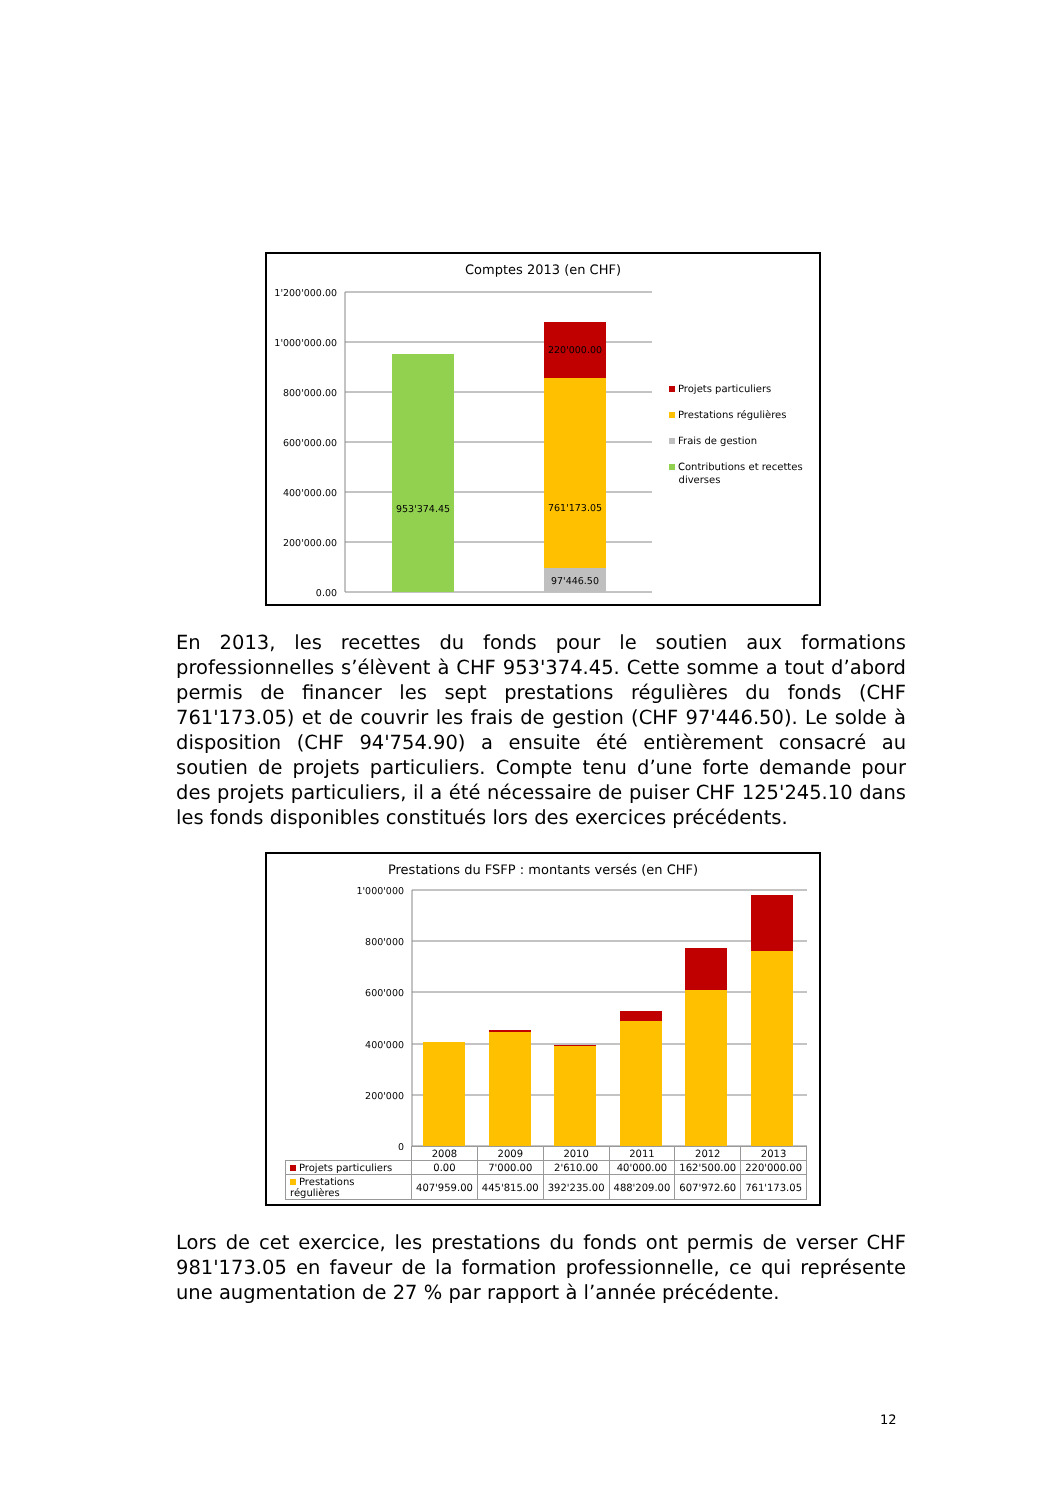Comptes 2013 (en CHF)
0.00
200'000.00
400'000.00
600'000.00
800'000.00
1'000'000.00
1'200'000.00
953'374.45
761'173.05
97'446.50
220'000.00
Projets particuliers
Prestations régulières
Frais de gestion
Contributions et recettes
diverses
En 2013, les recettes du fonds pour le soutien aux formations professionnelles s’élèvent à CHF 953'374.45. Cette somme a tout d’abord permis de financer les sept prestations régulières du fonds (CHF 761'173.05) et de couvrir les frais de gestion (CHF 97'446.50). Le solde à disposition (CHF 94'754.90) a ensuite été entièrement consacré au soutien de projets particuliers. Compte tenu d’une forte demande pour des projets particuliers, il a été nécessaire de puiser CHF 125'245.10 dans les fonds disponibles constitués lors des exercices précédents.
Prestations du FSFP : montants versés (en CHF)
1'000'000
800'000
600'000
400'000
200'000
0
| | 2008 | 2009 | 2010 | 2011 | 2012 | 2013 |
| Projets particuliers | 0.00 | 7'000.00 | 2'610.00 | 40'000.00 | 162'500.00 | 220'000.00 |
| Prestations régulières | 407'959.00 | 445'815.00 | 392'235.00 | 488'209.00 | 607'972.60 | 761'173.05 |
Lors de cet exercice, les prestations du fonds ont permis de verser CHF 981'173.05 en faveur de la formation professionnelle, ce qui représente une augmentation de 27 % par rapport à l’année précédente.
12